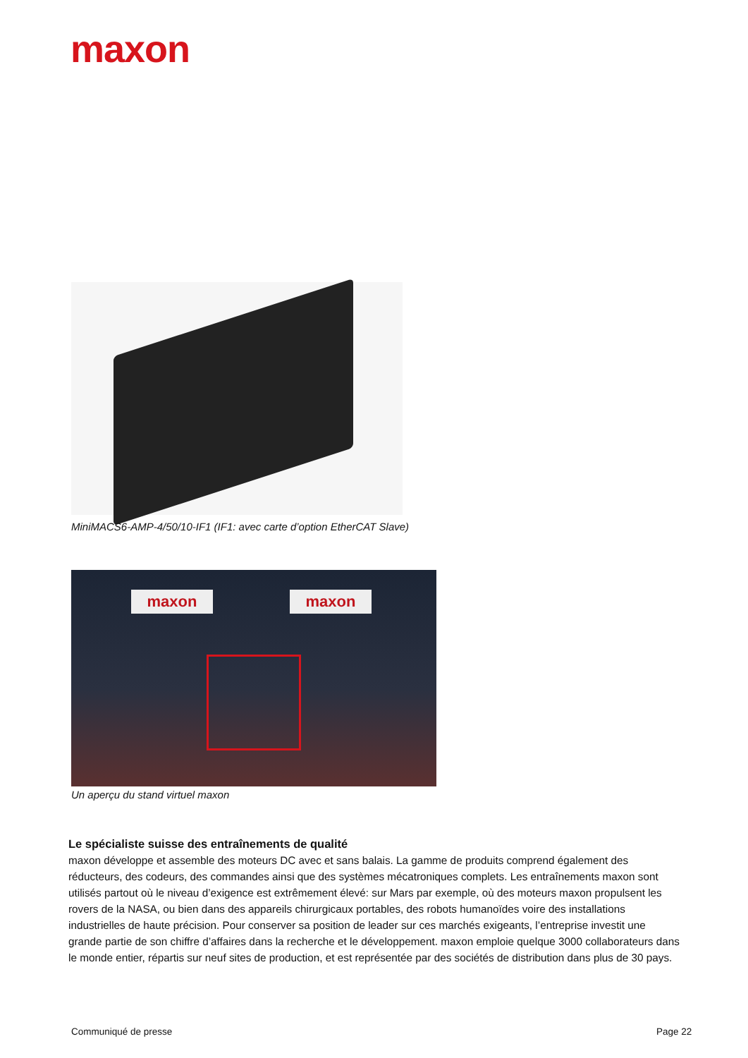maxon
MiniMACS6-AMP-4/50/10-IF1 (IF1: avec carte d’option EtherCAT Slave)
maxon maxon
Un aperçu du stand virtuel maxon
Le spécialiste suisse des entraînements de qualité
maxon développe et assemble des moteurs DC avec et sans balais. La gamme de produits comprend également des réducteurs, des codeurs, des commandes ainsi que des systèmes mécatroniques complets. Les entraînements maxon sont utilisés partout où le niveau d’exigence est extrêmement élevé: sur Mars par exemple, où des moteurs maxon propulsent les rovers de la NASA, ou bien dans des appareils chirurgicaux portables, des robots humanoïdes voire des installations industrielles de haute précision. Pour conserver sa position de leader sur ces marchés exigeants, l’entreprise investit une grande partie de son chiffre d’affaires dans la recherche et le développement. maxon emploie quelque 3000 collaborateurs dans le monde entier, répartis sur neuf sites de production, et est représentée par des sociétés de distribution dans plus de 30 pays.
Communiqué de presse Page 22